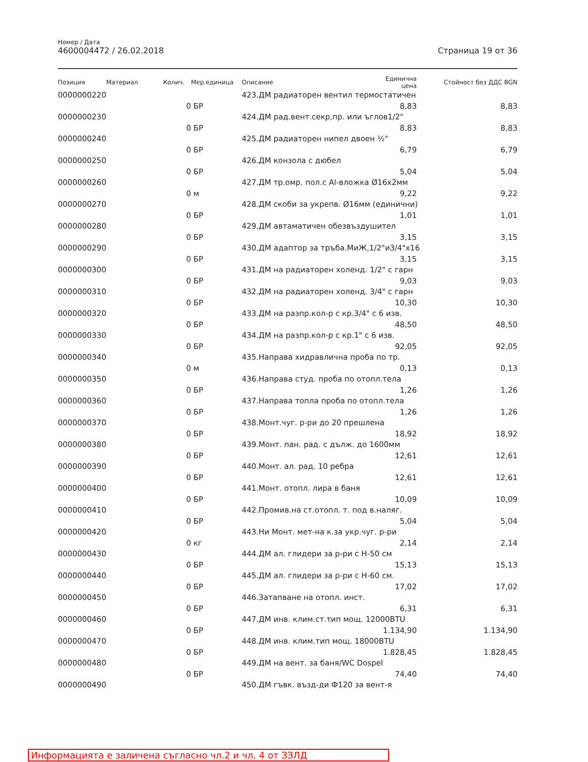Номер / Дата
4600004472 / 26.02.2018 Страница 19 от 36
| Позиция | Материал | Колич. | Мер.единица | Описание | Единична цена | Стойност без ДДС BGN |
| --- | --- | --- | --- | --- | --- | --- |
| 0000000220 | | | | 423.ДМ радиаторен вентил термостатичен | | |
| | | 0 | БР | | 8,83 | 8,83 |
| 0000000230 | | | | 424.ДМ рад.вент.секр,пр. или ъглов1/2" | | |
| | | 0 | БР | | 8,83 | 8,83 |
| 0000000240 | | | | 425.ДМ радиаторен нипел двоен ½" | | |
| | | 0 | БР | | 6,79 | 6,79 |
| 0000000250 | | | | 426.ДМ конзола с дюбел | | |
| | | 0 | БР | | 5,04 | 5,04 |
| 0000000260 | | | | 427.ДМ тр.омр. пол.с Al-вложка Ø16x2мм | | |
| | | 0 | м | | 9,22 | 9,22 |
| 0000000270 | | | | 428.ДМ скоби за укрепв. Ø16мм (единични) | | |
| | | 0 | БР | | 1,01 | 1,01 |
| 0000000280 | | | | 429.ДМ автаматичен обезвъздушител | | |
| | | 0 | БР | | 3,15 | 3,15 |
| 0000000290 | | | | 430.ДМ адаптор за тръба.МиЖ,1/2"и3/4"x16 | | |
| | | 0 | БР | | 3,15 | 3,15 |
| 0000000300 | | | | 431.ДМ на радиаторен холенд. 1/2" с гарн | | |
| | | 0 | БР | | 9,03 | 9,03 |
| 0000000310 | | | | 432.ДМ на радиаторен холенд. 3/4" с гарн | | |
| | | 0 | БР | | 10,30 | 10,30 |
| 0000000320 | | | | 433.ДМ на разпр.кол-р с кр.3/4" с 6 изв. | | |
| | | 0 | БР | | 48,50 | 48,50 |
| 0000000330 | | | | 434.ДМ на разпр.кол-р с кр.1" с 6 изв. | | |
| | | 0 | БР | | 92,05 | 92,05 |
| 0000000340 | | | | 435.Направа хидравлична проба по тр. | | |
| | | 0 | м | | 0,13 | 0,13 |
| 0000000350 | | | | 436.Направа студ. проба по отопл.тела | | |
| | | 0 | БР | | 1,26 | 1,26 |
| 0000000360 | | | | 437.Направа топла проба по отопл.тела | | |
| | | 0 | БР | | 1,26 | 1,26 |
| 0000000370 | | | | 438.Монт.чуг. р-ри до 20 прешлена | | |
| | | 0 | БР | | 18,92 | 18,92 |
| 0000000380 | | | | 439.Монт. пан. рад. с дълж. до 1600мм | | |
| | | 0 | БР | | 12,61 | 12,61 |
| 0000000390 | | | | 440.Монт. ал. рад. 10 ребра | | |
| | | 0 | БР | | 12,61 | 12,61 |
| 0000000400 | | | | 441.Монт. отопл. лира в баня | | |
| | | 0 | БР | | 10,09 | 10,09 |
| 0000000410 | | | | 442.Промив.на ст.отопл. т. под в.наляг. | | |
| | | 0 | БР | | 5,04 | 5,04 |
| 0000000420 | | | | 443.Ни Монт. мет-на к.за укр.чуг. р-ри | | |
| | | 0 | кг | | 2,14 | 2,14 |
| 0000000430 | | | | 444.ДМ ал. глидери за р-ри с Н-50 см | | |
| | | 0 | БР | | 15,13 | 15,13 |
| 0000000440 | | | | 445.ДМ ал. глидери за р-ри с Н-60 см. | | |
| | | 0 | БР | | 17,02 | 17,02 |
| 0000000450 | | | | 446.Затапване на отопл. инст. | | |
| | | 0 | БР | | 6,31 | 6,31 |
| 0000000460 | | | | 447.ДМ инв. клим.ст.тип мощ. 12000BTU | | |
| | | 0 | БР | | 1.134,90 | 1.134,90 |
| 0000000470 | | | | 448.ДМ инв. клим.тип мощ. 18000BTU | | |
| | | 0 | БР | | 1.828,45 | 1.828,45 |
| 0000000480 | | | | 449.ДМ на вент. за баня/WC Dospel | | |
| | | 0 | БР | | 74,40 | 74,40 |
| 0000000490 | | | | 450.ДМ гъвк. възд-ди Ф120 за вент-я | | |
Информацията е заличена съгласно чл.2 и чл. 4 от ЗЗЛД